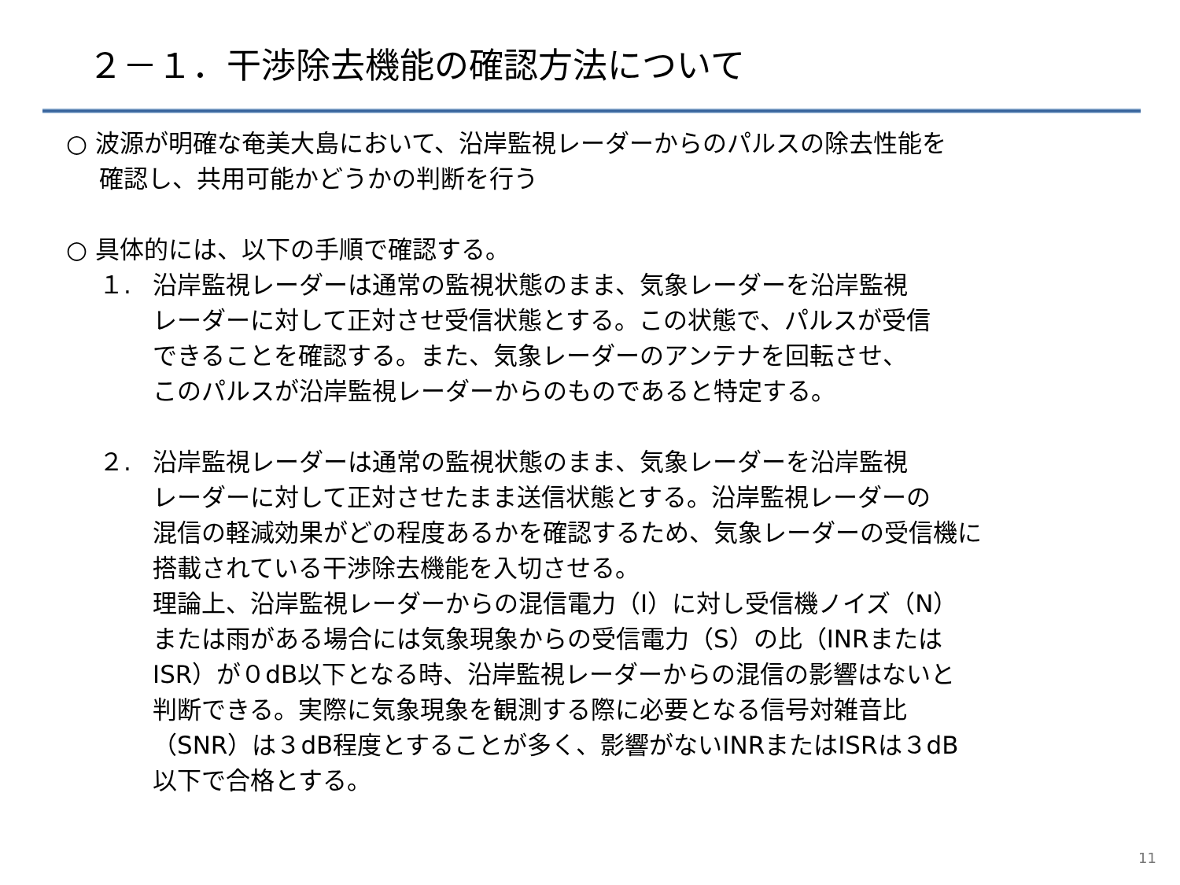２－１．干渉除去機能の確認方法について
○ 波源が明確な奄美大島において、沿岸監視レーダーからのパルスの除去性能を
確認し、共用可能かどうかの判断を行う
○ 具体的には、以下の手順で確認する。
１. 沿岸監視レーダーは通常の監視状態のまま、気象レーダーを沿岸監視
レーダーに対して正対させ受信状態とする。この状態で、パルスが受信
できることを確認する。また、気象レーダーのアンテナを回転させ、
このパルスが沿岸監視レーダーからのものであると特定する。
２. 沿岸監視レーダーは通常の監視状態のまま、気象レーダーを沿岸監視
レーダーに対して正対させたまま送信状態とする。沿岸監視レーダーの
混信の軽減効果がどの程度あるかを確認するため、気象レーダーの受信機に
搭載されている干渉除去機能を入切させる。
理論上、沿岸監視レーダーからの混信電力（I）に対し受信機ノイズ（N）
または雨がある場合には気象現象からの受信電力（S）の比（INRまたは
ISR）が０dB以下となる時、沿岸監視レーダーからの混信の影響はないと
判断できる。実際に気象現象を観測する際に必要となる信号対雑音比
（SNR）は３dB程度とすることが多く、影響がないINRまたはISRは３dB
以下で合格とする。
11